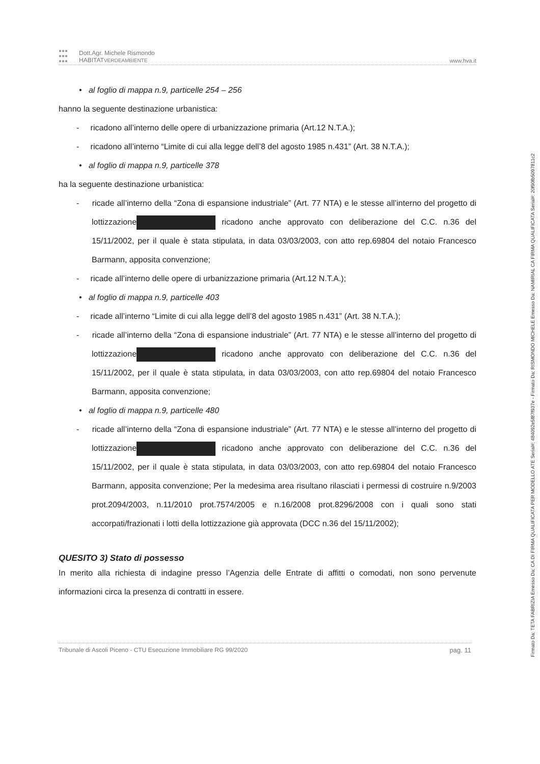●●●
●●●
●●●
Dott.Agr. Michele Rismondo
HABITATVERDEAMBIENTE
www.hva.it
• al foglio di mappa n.9, particelle 254 – 256
hanno la seguente destinazione urbanistica:
- ricadono all’interno delle opere di urbanizzazione primaria (Art.12 N.T.A.);
- ricadono all’interno “Limite di cui alla legge dell’8 del agosto 1985 n.431” (Art. 38 N.T.A.);
• al foglio di mappa n.9, particelle 378
ha la seguente destinazione urbanistica:
- ricade all’interno della “Zona di espansione industriale” (Art. 77 NTA) e le stesse all’interno del progetto di lottizzazione ricadono anche approvato con deliberazione del C.C. n.36 del 15/11/2002, per il quale è stata stipulata, in data 03/03/2003, con atto rep.69804 del notaio Francesco Barmann, apposita convenzione;
- ricade all’interno delle opere di urbanizzazione primaria (Art.12 N.T.A.);
• al foglio di mappa n.9, particelle 403
- ricade all’interno “Limite di cui alla legge dell’8 del agosto 1985 n.431” (Art. 38 N.T.A.);
- ricade all’interno della “Zona di espansione industriale” (Art. 77 NTA) e le stesse all’interno del progetto di lottizzazione ricadono anche approvato con deliberazione del C.C. n.36 del 15/11/2002, per il quale è stata stipulata, in data 03/03/2003, con atto rep.69804 del notaio Francesco Barmann, apposita convenzione;
• al foglio di mappa n.9, particelle 480
- ricade all’interno della “Zona di espansione industriale” (Art. 77 NTA) e le stesse all’interno del progetto di lottizzazione ricadono anche approvato con deliberazione del C.C. n.36 del 15/11/2002, per il quale è stata stipulata, in data 03/03/2003, con atto rep.69804 del notaio Francesco Barmann, apposita convenzione; Per la medesima area risultano rilasciati i permessi di costruire n.9/2003 prot.2094/2003, n.11/2010 prot.7574/2005 e n.16/2008 prot.8296/2008 con i quali sono stati accorpati/frazionati i lotti della lottizzazione già approvata (DCC n.36 del 15/11/2002);
QUESITO 3) Stato di possesso
In merito alla richiesta di indagine presso l’Agenzia delle Entrate di affitti o comodati, non sono pervenute informazioni circa la presenza di contratti in essere.
Tribunale di Ascoli Piceno - CTU Esecuzione Immobiliare RG 99/2020 pag. 11
Firmato Da: TETA FABRIZIA Emesso Da: CA DI FIRMA QUALIFICATA PER MODELLO ATE Serial#: 484092e5f87f937e - Firmato Da: RISMONDO MICHELE Emesso Da: NAMIRIAL CA FIRMA QUALIFICATA Serial#: 20f90fb5097811c2